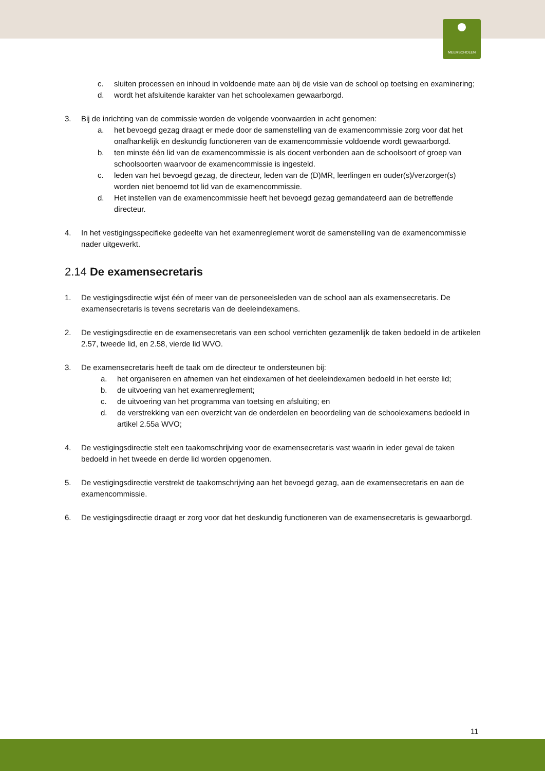MEERSCHOLEN
c. sluiten processen en inhoud in voldoende mate aan bij de visie van de school op toetsing en examinering;
d. wordt het afsluitende karakter van het schoolexamen gewaarborgd.
3. Bij de inrichting van de commissie worden de volgende voorwaarden in acht genomen:
a. het bevoegd gezag draagt er mede door de samenstelling van de examencommissie zorg voor dat het onafhankelijk en deskundig functioneren van de examencommissie voldoende wordt gewaarborgd.
b. ten minste één lid van de examencommissie is als docent verbonden aan de schoolsoort of groep van schoolsoorten waarvoor de examencommissie is ingesteld.
c. leden van het bevoegd gezag, de directeur, leden van de (D)MR, leerlingen en ouder(s)/verzorger(s) worden niet benoemd tot lid van de examencommissie.
d. Het instellen van de examencommissie heeft het bevoegd gezag gemandateerd aan de betreffende directeur.
4. In het vestigingsspecifieke gedeelte van het examenreglement wordt de samenstelling van de examencommissie nader uitgewerkt.
2.14 De examensecretaris
1. De vestigingsdirectie wijst één of meer van de personeelsleden van de school aan als examensecretaris. De examensecretaris is tevens secretaris van de deeleindexamens.
2. De vestigingsdirectie en de examensecretaris van een school verrichten gezamenlijk de taken bedoeld in de artikelen 2.57, tweede lid, en 2.58, vierde lid WVO.
3. De examensecretaris heeft de taak om de directeur te ondersteunen bij:
a. het organiseren en afnemen van het eindexamen of het deeleindexamen bedoeld in het eerste lid;
b. de uitvoering van het examenreglement;
c. de uitvoering van het programma van toetsing en afsluiting; en
d. de verstrekking van een overzicht van de onderdelen en beoordeling van de schoolexamens bedoeld in artikel 2.55a WVO;
4. De vestigingsdirectie stelt een taakomschrijving voor de examensecretaris vast waarin in ieder geval de taken bedoeld in het tweede en derde lid worden opgenomen.
5. De vestigingsdirectie verstrekt de taakomschrijving aan het bevoegd gezag, aan de examensecretaris en aan de examencommissie.
6. De vestigingsdirectie draagt er zorg voor dat het deskundig functioneren van de examensecretaris is gewaarborgd.
11